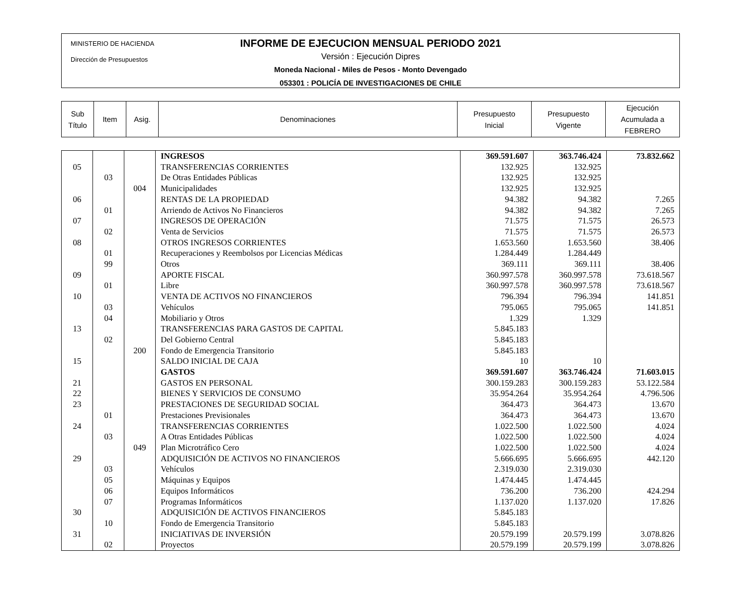MINISTERIO DE HACIENDA
Dirección de Presupuestos
INFORME DE EJECUCION MENSUAL PERIODO 2021
Versión : Ejecución Dipres
Moneda Nacional - Miles de Pesos - Monto Devengado
053301 : POLICÍA DE INVESTIGACIONES DE CHILE
| Sub Título | Item | Asig. | Denominaciones | Presupuesto Inicial | Presupuesto Vigente | Ejecución Acumulada a FEBRERO |
| | | | INGRESOS | 369.591.607 | 363.746.424 | 73.832.662 |
| 05 | | | TRANSFERENCIAS CORRIENTES | 132.925 | 132.925 | |
| | 03 | | De Otras Entidades Públicas | 132.925 | 132.925 | |
| | | 004 | Municipalidades | 132.925 | 132.925 | |
| 06 | | | RENTAS DE LA PROPIEDAD | 94.382 | 94.382 | 7.265 |
| | 01 | | Arriendo de Activos No Financieros | 94.382 | 94.382 | 7.265 |
| 07 | | | INGRESOS DE OPERACIÓN | 71.575 | 71.575 | 26.573 |
| | 02 | | Venta de Servicios | 71.575 | 71.575 | 26.573 |
| 08 | | | OTROS INGRESOS CORRIENTES | 1.653.560 | 1.653.560 | 38.406 |
| | 01 | | Recuperaciones y Reembolsos por Licencias Médicas | 1.284.449 | 1.284.449 | |
| | 99 | | Otros | 369.111 | 369.111 | 38.406 |
| 09 | | | APORTE FISCAL | 360.997.578 | 360.997.578 | 73.618.567 |
| | 01 | | Libre | 360.997.578 | 360.997.578 | 73.618.567 |
| 10 | | | VENTA DE ACTIVOS NO FINANCIEROS | 796.394 | 796.394 | 141.851 |
| | 03 | | Vehículos | 795.065 | 795.065 | 141.851 |
| | 04 | | Mobiliario y Otros | 1.329 | 1.329 | |
| 13 | | | TRANSFERENCIAS PARA GASTOS DE CAPITAL | 5.845.183 | | |
| | 02 | | Del Gobierno Central | 5.845.183 | | |
| | | 200 | Fondo de Emergencia Transitorio | 5.845.183 | | |
| 15 | | | SALDO INICIAL DE CAJA | 10 | 10 | |
| | | | GASTOS | 369.591.607 | 363.746.424 | 71.603.015 |
| 21 | | | GASTOS EN PERSONAL | 300.159.283 | 300.159.283 | 53.122.584 |
| 22 | | | BIENES Y SERVICIOS DE CONSUMO | 35.954.264 | 35.954.264 | 4.796.506 |
| 23 | | | PRESTACIONES DE SEGURIDAD SOCIAL | 364.473 | 364.473 | 13.670 |
| | 01 | | Prestaciones Previsionales | 364.473 | 364.473 | 13.670 |
| 24 | | | TRANSFERENCIAS CORRIENTES | 1.022.500 | 1.022.500 | 4.024 |
| | 03 | | A Otras Entidades Públicas | 1.022.500 | 1.022.500 | 4.024 |
| | | 049 | Plan Microtráfico Cero | 1.022.500 | 1.022.500 | 4.024 |
| 29 | | | ADQUISICIÓN DE ACTIVOS NO FINANCIEROS | 5.666.695 | 5.666.695 | 442.120 |
| | 03 | | Vehículos | 2.319.030 | 2.319.030 | |
| | 05 | | Máquinas y Equipos | 1.474.445 | 1.474.445 | |
| | 06 | | Equipos Informáticos | 736.200 | 736.200 | 424.294 |
| | 07 | | Programas Informáticos | 1.137.020 | 1.137.020 | 17.826 |
| 30 | | | ADQUISICIÓN DE ACTIVOS FINANCIEROS | 5.845.183 | | |
| | 10 | | Fondo de Emergencia Transitorio | 5.845.183 | | |
| 31 | | | INICIATIVAS DE INVERSIÓN | 20.579.199 | 20.579.199 | 3.078.826 |
| | 02 | | Proyectos | 20.579.199 | 20.579.199 | 3.078.826 |